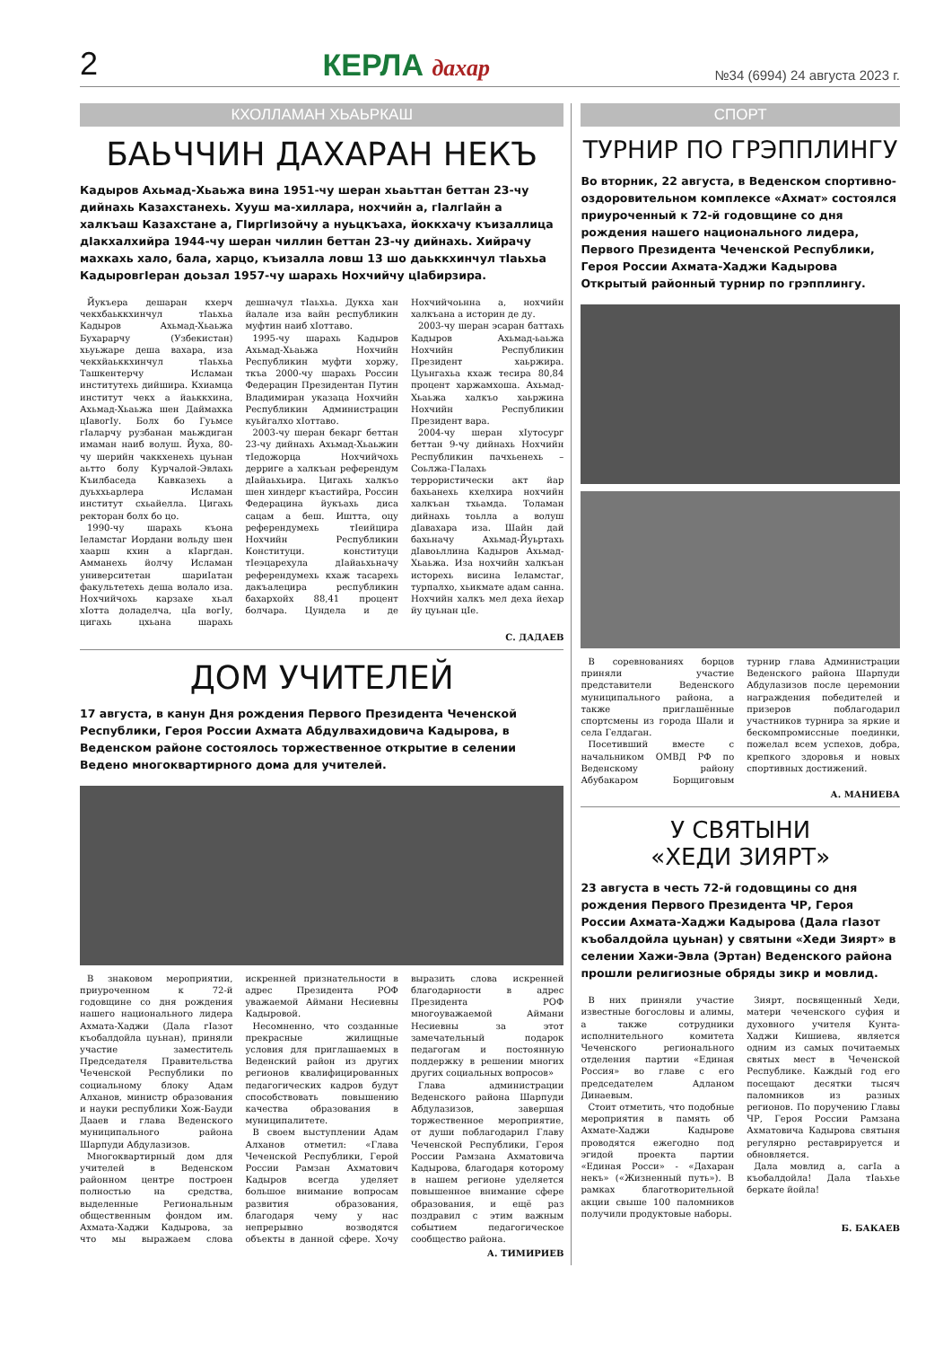2
КЕРЛА дахар
№34 (6994) 24 августа 2023 г.
КХОЛЛАМАН ХЬАЬРКАШ
БАЬЧЧИН ДАХАРАН НЕКЪ
Кадыров Ахьмад-Хьаьжа вина 1951-чу шеран хьаьттан беттан 23-чу дийнахь Казахстанехь. Хууш ма-хиллара, нохчийн а, гIалгIайн а халкъаш Казахстане а, ГIиргIизойчу а нуьцкъаха, йоккхачу къизаллица дIакхалхийра 1944-чу шеран чиллин беттан 23-чу дийнахь. Хийрачу махкахь хало, бала, харцо, къизалла ловш 13 шо даьккхинчул тIаьхьа КадыровгIеран доьзал 1957-чу шарахь Нохчийчу цIабирзира.
Йукъера дешаран кхерч чекхбаьккхинчул тIаьхьа Кадыров Ахьмад-Хьаьжа Бухарарчу (Узбекистан) хьуьжаре деша вахара, иза чекхйаьккхинчул тIаьхьа Ташкентерчу Исламан институтехь дийшира. Кхиамца институт чекх а йаьккхина, Ахьмад-Хьаьжа шен Даймахка цIавогIу. Болх бо Гуьмсе гIаларчу рузбанан маьждиган имаман наиб волуш. Йуха, 80-чу шерийн чаккхенехь цуьнан аьтто болу Курчалой-Эвлахь Къилбаседа Кавказехь а дуьххьарлера Исламан институт схьайелла. Цигахь ректоран болх бо цо.
1990-чу шарахь къона Iеламстаг Иордани вольду шен хаарш кхин а кIаргдан. Амманехь йолчу Исламан университетан шариIатан факультетехь деша волало иза. Нохчийчохь карзахе хьал хIотта доладелча, цIа вогIу, цигахь цхьана шарахь дешначул тIаьхьа. Дукха хан йалале иза вайн республикин муфтин наиб хIоттаво.
1995-чу шарахь Кадыров Ахьмад-Хьаьжа Нохчийн Республикин муфти хоржу, ткъа 2000-чу шарахь Россин Федерацин Президентан Путин Владимиран указаца Нохчийн Республикин Администрацин куьйгалхо хIоттаво.
2003-чу шеран бекарг беттан 23-чу дийнахь Ахьмад-Хьаьжин тIедожорца Нохчийчохь дерриге а халкъан референдум дIайаьхьира. Цигахь халкъо шен хиндерг къастийра, Россин Федерацина йукъахь диса сацам а беш. Иштта, оцу референдумехь тIеийцира Нохчийн Республикин Конституци. конституци тIеэцарехула дIайаьхьначу референдумехь кхаж тасарехь дакъалецира республикин бахархойх 88,41 процент болчара. Цундела и де Нохчийчоьнна а, нохчийн халкъана а историн де ду.
2003-чу шеран эсаран баттахь Кадыров Ахьмад-ьаьжа Нохчийн Республикин Президент хаьржира. Цуьнгахьа кхаж тесира 80,84 процент харжамхоша. Ахьмад-Хьаьжа халкъо хаьржина Нохчийн Республикин Президент вара.
2004-чу шеран хIутосург беттан 9-чу дийнахь Нохчийн Республикин пачхьенехь – Соьлжа-ГIалахь террористически акт йар бахьанехь кхелхира нохчийн халкъан тхьамда. Толаман дийнахь тоьлла а волуш дIавахара иза. Шайн дай бахьначу Ахьмад-Йуьртахь дIавоьллина Кадыров Ахьмад-Хьаьжа. Иза нохчийн халкъан исторехь висина Iеламстаг, турпалхо, хьикмате адам санна. Нохчийн халкъ мел деха йехар йу цуьнан цIе.
С. ДАДАЕВ
ДОМ УЧИТЕЛЕЙ
17 августа, в канун Дня рождения Первого Президента Чеченской Республики, Героя России Ахмата Абдулвахидовича Кадырова, в Веденском районе состоялось торжественное открытие в селении Ведено многоквартирного дома для учителей.
В знаковом мероприятии, приуроченном к 72-й годовщине со дня рождения нашего национального лидера Ахмата-Хаджи (Дала гIазот къобалдойла цуьнан), приняли участие заместитель Председателя Правительства Чеченской Республики по социальному блоку Адам Алханов, министр образования и науки республики Хож-Бауди Дааев и глава Веденского муниципального района Шарпуди Абдулазизов.
Многоквартирный дом для учителей в Веденском районном центре построен полностью на средства, выделенные Региональным общественным фондом им. Ахмата-Хаджи Кадырова, за что мы выражаем слова искренней признательности в адрес Президента РОФ уважаемой Аймани Несиевны Кадыровой.
Несомненно, что созданные прекрасные жилищные условия для приглашаемых в Веденский район из других регионов квалифицированных педагогических кадров будут способствовать повышению качества образования в муниципалитете.
В своем выступлении Адам Алханов отметил: «Глава Чеченской Республики, Герой России Рамзан Ахматович Кадыров всегда уделяет большое внимание вопросам развития образования, благодаря чему у нас непрерывно возводятся объекты в данной сфере. Хочу выразить слова искренней благодарности в адрес Президента РОФ многоуважаемой Аймани Несиевны за этот замечательный подарок педагогам и постоянную поддержку в решении многих других социальных вопросов»
Глава администрации Веденского района Шарпуди Абдулазизов, завершая торжественное мероприятие, от души поблагодарил Главу Чеченской Республики, Героя России Рамзана Ахматовича Кадырова, благодаря которому в нашем регионе уделяется повышенное внимание сфере образования, и ещё раз поздравил с этим важным событием педагогическое сообщество района.
А. ТИМИРИЕВ
СПОРТ
ТУРНИР ПО ГРЭППЛИНГУ
Во вторник, 22 августа, в Веденском спортивно-оздоровительном комплексе «Ахмат» состоялся приуроченный к 72-й годовщине со дня рождения нашего национального лидера, Первого Президента Чеченской Республики, Героя России Ахмата-Хаджи Кадырова Открытый районный турнир по грэпплингу.
В соревнованиях борцов приняли участие представители Веденского муниципального района, а также приглашённые спортсмены из города Шали и села Гелдаган.
Посетивший вместе с начальником ОМВД РФ по Веденскому району Абубакаром Борщиговым турнир глава Администрации Веденского района Шарпуди Абдулазизов после церемонии награждения победителей и призеров поблагодарил участников турнира за яркие и бескомпромиссные поединки, пожелал всем успехов, добра, крепкого здоровья и новых спортивных достижений.
А. МАНИЕВА
У СВЯТЫНИ
«ХЕДИ ЗИЯРТ»
23 августа в честь 72-й годовщины со дня рождения Первого Президента ЧР, Героя России Ахмата-Хаджи Кадырова (Дала гIазот къобалдойла цуьнан) у святыни «Хеди Зиярт» в селении Хажи-Эвла (Эртан) Веденского района прошли религиозные обряды зикр и мовлид.
В них приняли участие известные богословы и алимы, а также сотрудники исполнительного комитета Чеченского регионального отделения партии «Единая Россия» во главе с его председателем Адланом Динаевым.
Стоит отметить, что подобные мероприятия в память об Ахмате-Хаджи Кадырове проводятся ежегодно под эгидой проекта партии «Единая Росси» - «Дахаран некъ» («Жизненный путь»). В рамках благотворительной акции свыше 100 паломников получили продуктовые наборы.
Зиярт, посвященный Хеди, матери чеченского суфия и духовного учителя Кунта-Хаджи Кишиева, является одним из самых почитаемых святых мест в Чеченской Республике. Каждый год его посещают десятки тысяч паломников из разных регионов. По поручению Главы ЧР, Героя России Рамзана Ахматовича Кадырова святыня регулярно реставрируется и обновляется.
Дала мовлид а, сагIа а къобалдойла! Дала тIаьхье беркате йойла!
Б. БАКАЕВ